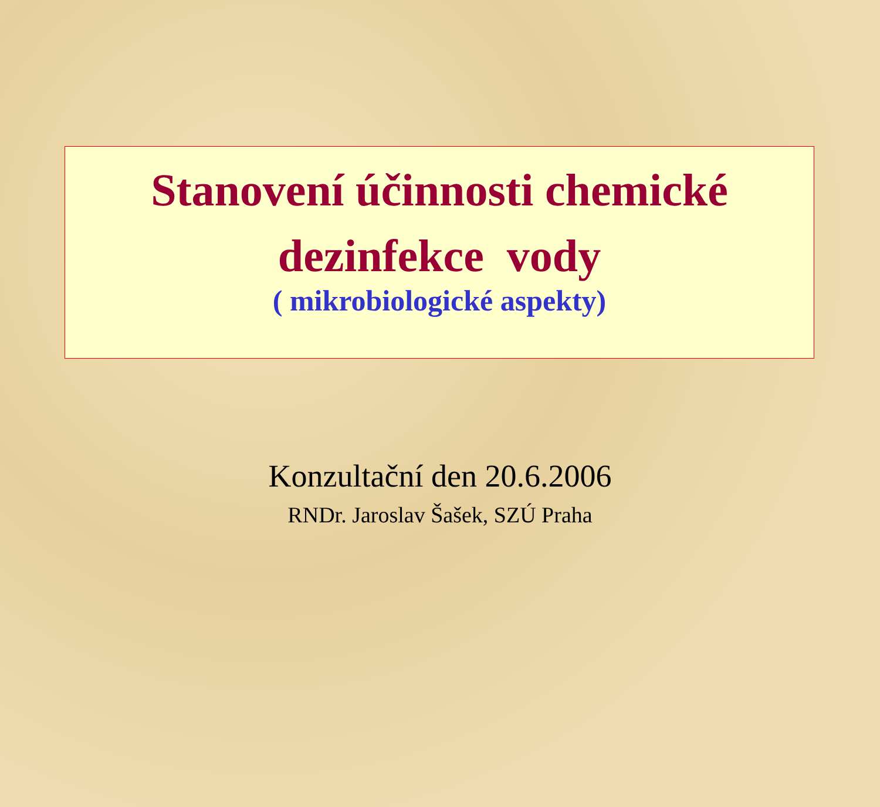Stanovení účinnosti chemické
dezinfekce vody
( mikrobiologické aspekty)
Konzultační den 20.6.2006
RNDr. Jaroslav Šašek, SZÚ Praha